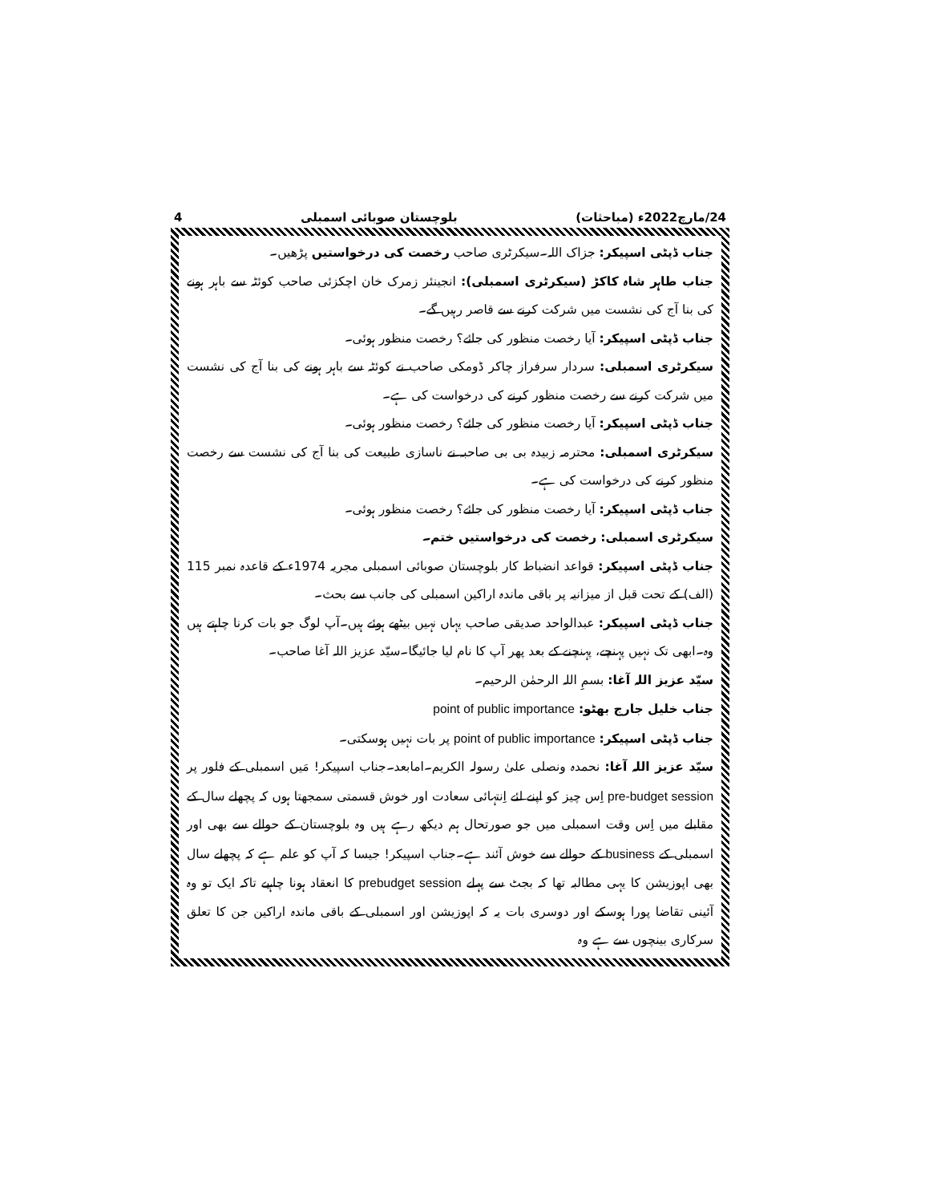24/مارچ2022ء (مباحثات) بلوچستان صوبائی اسمبلی 4
جناب ڈپٹی اسپیکر: جزاک اللہ۔سیکرٹری صاحب رخصت کی درخواستیں پڑھیں۔
جناب طاہر شاہ کاکڑ (سیکرٹری اسمبلی): انجینئر زمرک خان اچکزئی صاحب کوئٹہ سے باہر ہونے کی بنا آج کی نشست میں شرکت کرنے سے قاصر رہیں گے۔
جناب ڈپٹی اسپیکر: آیا رخصت منظور کی جائے؟ رخصت منظور ہوئی۔
سیکرٹری اسمبلی: سردار سرفراز چاکر ڈومکی صاحب نے کوئٹہ سے باہر ہونے کی بنا آج کی نشست میں شرکت کرنے سے رخصت منظور کرنے کی درخواست کی ہے۔
جناب ڈپٹی اسپیکر: آیا رخصت منظور کی جائے؟ رخصت منظور ہوئی۔
سیکرٹری اسمبلی: محترمہ زبیدہ بی بی صاحبہ نے ناسازی طبیعت کی بنا آج کی نشست سے رخصت منظور کرنے کی درخواست کی ہے۔
جناب ڈپٹی اسپیکر: آیا رخصت منظور کی جائے؟ رخصت منظور ہوئی۔
سیکرٹری اسمبلی: رخصت کی درخواستیں ختم۔
جناب ڈپٹی اسپیکر: قواعد انضباط کار بلوچستان صوبائی اسمبلی مجریہ 1974ء کے قاعدہ نمبر 115 (الف) کے تحت قبل از میزانیہ پر باقی ماندہ اراکین اسمبلی کی جانب سے بحث۔
جناب ڈپٹی اسپیکر: عبدالواحد صدیقی صاحب یہاں نہیں بیٹھے ہوئے ہیں۔آپ لوگ جو بات کرنا چاہتے ہیں وہ۔ابھی تک نہیں پہنچے، پہنچنے کے بعد پھر آپ کا نام لیا جائیگا۔سیّد عزیز اللہ آغا صاحب۔
سیّد عزیز اللہ آغا: بسمِ اللہ الرحمٰن الرحیم۔
جناب خلیل جارج بھٹو: point of public importance
جناب ڈپٹی اسپیکر: point of public importance پر بات نہیں ہوسکتی۔
سیّد عزیز اللہ آغا: نحمدہ ونصلی علیٰ رسولہ الکریم۔امابعد۔جناب اسپیکر! مَیں اسمبلی کے فلور پر pre-budget session اِس چیز کو اپنے لئے اِنتہائی سعادت اور خوش قسمتی سمجھتا ہوں کہ پچھلے سال کے مقابلے میں اِس وقت اسمبلی میں جو صورتحال ہم دیکھ رہے ہیں وہ بلوچستان کے حوالے سے بھی اور اسمبلی کے business کے حوالے سے خوش آئند ہے۔جناب اسپیکر! جیسا کہ آپ کو علم ہے کہ پچھلے سال بھی اپوزیشن کا یہی مطالبہ تھا کہ بجٹ سے پہلے prebudget session کا انعقاد ہونا چاہیے تاکہ ایک تو وہ آئینی تقاضا پورا ہوسکے اور دوسری بات یہ کہ اپوزیشن اور اسمبلی کے باقی ماندہ اراکین جن کا تعلق سرکاری بینچوں سے ہے وہ